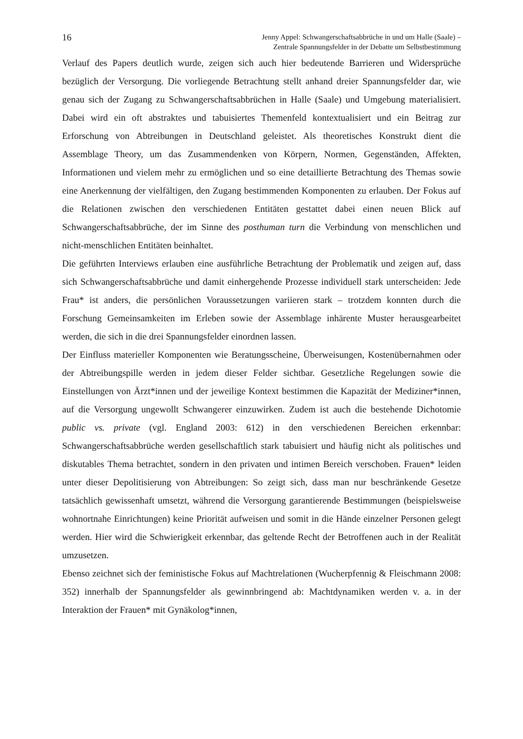16
Jenny Appel: Schwangerschaftsabbrüche in und um Halle (Saale) –
Zentrale Spannungsfelder in der Debatte um Selbstbestimmung
Verlauf des Papers deutlich wurde, zeigen sich auch hier bedeutende Barrieren und Widersprüche bezüglich der Versorgung. Die vorliegende Betrachtung stellt anhand dreier Spannungsfelder dar, wie genau sich der Zugang zu Schwangerschaftsabbrüchen in Halle (Saale) und Umgebung materialisiert. Dabei wird ein oft abstraktes und tabuisiertes Themenfeld kontextualisiert und ein Beitrag zur Erforschung von Abtreibungen in Deutschland geleistet. Als theoretisches Konstrukt dient die Assemblage Theory, um das Zusammendenken von Körpern, Normen, Gegenständen, Affekten, Informationen und vielem mehr zu ermöglichen und so eine detaillierte Betrachtung des Themas sowie eine Anerkennung der vielfältigen, den Zugang bestimmenden Komponenten zu erlauben. Der Fokus auf die Relationen zwischen den verschiedenen Entitäten gestattet dabei einen neuen Blick auf Schwangerschaftsabbrüche, der im Sinne des posthuman turn die Verbindung von menschlichen und nicht-menschlichen Entitäten beinhaltet.
Die geführten Interviews erlauben eine ausführliche Betrachtung der Problematik und zeigen auf, dass sich Schwangerschaftsabbrüche und damit einhergehende Prozesse individuell stark unterscheiden: Jede Frau* ist anders, die persönlichen Voraussetzungen variieren stark – trotzdem konnten durch die Forschung Gemeinsamkeiten im Erleben sowie der Assemblage inhärente Muster herausgearbeitet werden, die sich in die drei Spannungsfelder einordnen lassen.
Der Einfluss materieller Komponenten wie Beratungsscheine, Überweisungen, Kostenübernahmen oder der Abtreibungspille werden in jedem dieser Felder sichtbar. Gesetzliche Regelungen sowie die Einstellungen von Ärzt*innen und der jeweilige Kontext bestimmen die Kapazität der Mediziner*innen, auf die Versorgung ungewollt Schwangerer einzuwirken. Zudem ist auch die bestehende Dichotomie public vs. private (vgl. England 2003: 612) in den verschiedenen Bereichen erkennbar: Schwangerschaftsabbrüche werden gesellschaftlich stark tabuisiert und häufig nicht als politisches und diskutables Thema betrachtet, sondern in den privaten und intimen Bereich verschoben. Frauen* leiden unter dieser Depolitisierung von Abtreibungen: So zeigt sich, dass man nur beschränkende Gesetze tatsächlich gewissenhaft umsetzt, während die Versorgung garantierende Bestimmungen (beispielsweise wohnortnahe Einrichtungen) keine Priorität aufweisen und somit in die Hände einzelner Personen gelegt werden. Hier wird die Schwierigkeit erkennbar, das geltende Recht der Betroffenen auch in der Realität umzusetzen.
Ebenso zeichnet sich der feministische Fokus auf Machtrelationen (Wucherpfennig & Fleischmann 2008: 352) innerhalb der Spannungsfelder als gewinnbringend ab: Machtdynamiken werden v. a. in der Interaktion der Frauen* mit Gynäkolog*innen,